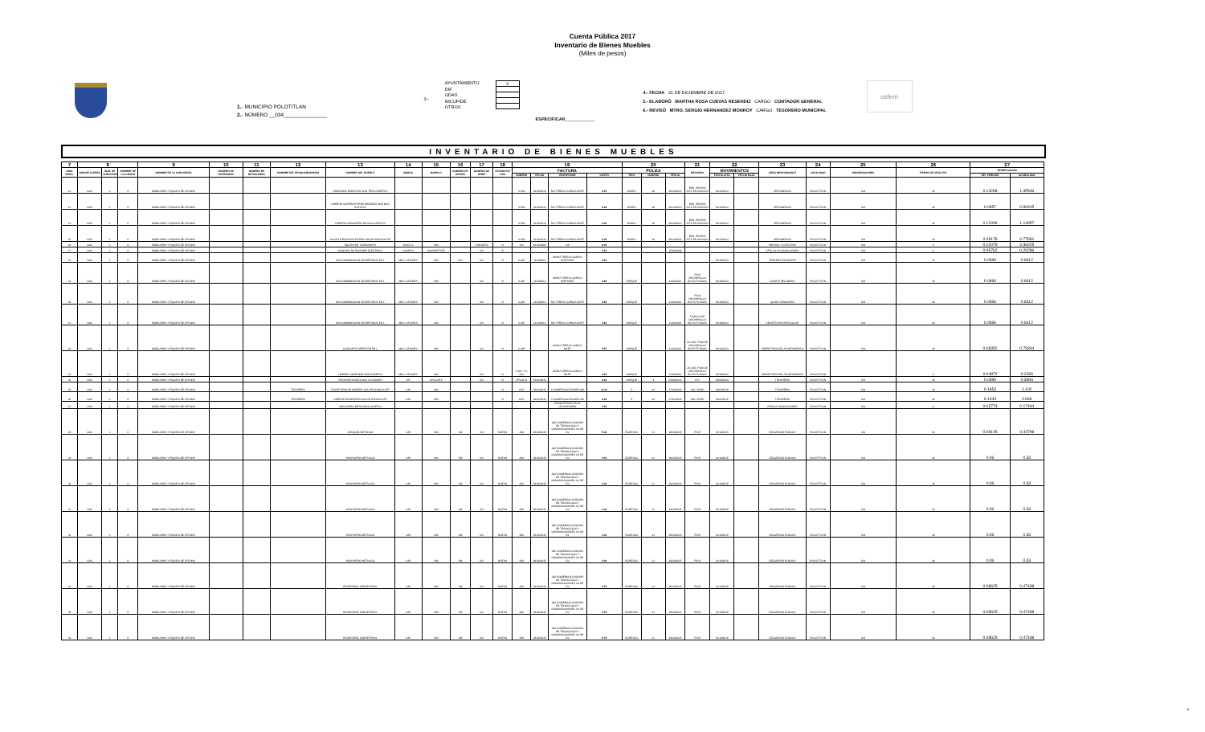Cuenta Pública 2017
Inventario de Bienes Muebles
(Miles de pesos)
1.- MUNICIPIO POLOTITLAN
2.- NÚMERO __034_______________
3.-
AYUNTAMIENTO
DIF
ODAS
IMCUFIDE
OTROS
| X |
ESPECIFICAR____________
4.- FECHA 31 DE DICIEMBRE DE 2017.
5.- ELABORÓ MARTHA ROSA CUEVAS RESENDIZ CARGO CONTADOR GENERAL
6.- REVISÓ MTRO. SERGIO HERNANDEZ MONROY CARGO TESORERO MUNICIPAL
osfem
INVENTARIO DE BIENES MUEBLES
| 7 | 8 | | | 9 | 10 | 11 | 12 | 13 | 14 | 15 | 16 | 17 | 18 | 19 | | | | 20 | | | 21 | 22 | | 23 | 24 | 25 | 26 | 27 | |
| --- | --- | --- | --- | --- | --- | --- | --- | --- | --- | --- | --- | --- | --- | --- | --- | --- | --- | --- | --- | --- | --- | --- | --- | --- | --- | --- | --- | --- | --- |
| NUM. PROG. | NUM.DE CUENTA | NUM. DE SUBCUENTA | NOMBRE DE LA CUENTA | NOMBRE DE LA SUBCUENTA | NUMERO DE INVENTARIO | NUMERO DE RESGUARDO | NOMBRE DEL RESGUARDATARIO | NOMBRE DEL MUEBLE | MARCA | MODELO | NUMERO DE MOTOR | NUMERO DE SERIE | ESTADO DE USO | FACTURA | | | | POLIZA | | | RECURSO | MOVIMIENTOS | | AREA RESPONSABLE | LOCALIDAD | OBSERVACIONES | TIEMPO DE VIDA UTIL | DEPRECIACIÓN | |
| | | | | | | | | | | | | | | NUMERO | FECHA | PROVEEDOR | COSTO | TIPO | NUMERO | FECHA | | FECHA ALTA | FECHA BAJA | | | | | DEL PERIODO | ACUMULADA |
| 12 | 1241 | 1 | 6 | MOBILIARIO Y EQUIPO DE OFICINA | | | | CREDENZA DIRECTOR CON TRES PUERTAS | | | | | | A-504 | 22/10/2013 | RIA TERESA GARCIA MART | 9.51 | DIARIO | 38 | 30/12/2013 | REC. PROPIO ALTA EN PASIVOS | 30/12/2013 | | PRESIDENCIA | POLOTITLAN | S/O | 30 | 0.14268 | 1.35546 |
| 13 | 1241 | 1 | 6 | MOBILIARIO Y EQUIPO DE OFICINA | | | | LIBRERO SUPERIOR PARA CREDEZA CON DOS PUESTAS | | | | | | A-504 | 22/10/2013 | RIA TERESA GARCIA MART | 6.38 | DIARIO | 38 | 30/12/2013 | REC. PROPIO ALTA EN PASIVOS | 30/12/2013 | | PRESIDENCIA | POLOTITLAN | S/O | 30 | 0.0957 | 0.90915 |
| 14 | 1241 | 1 | 6 | MOBILIARIO Y EQUIPO DE OFICINA | | | | LIBRERO ARCHIVERO DE DOS GAVETAS | | | | | | A-504 | 22/10/2013 | RIA TERESA GARCIA MART | 8.00 | DIARIO | 38 | 30/12/2013 | REC. PROPIO ALTA EN PASIVOS | 30/12/2013 | | PRESIDENCIA | POLOTITLAN | S/O | 30 | 0.12006 | 1.14057 |
| 15 | 1241 | 1 | 6 | MOBILIARIO Y EQUIPO DE OFICINA | | | | SILLON EJECUTIVO EN PIEL COLOR CHOCOLATE | | | | | | A-504 | 22/10/2013 | RIA TERESA GARCIA MART | 5.45 | DIARIO | 38 | 30/12/2013 | REC. PROPIO ALTA EN PASIVOS | 30/12/2013 | | PRESIDENCIA | POLOTITLAN | S/O | 30 | 0.08178 | 0.77691 |
| 16 | 1241 | 1 | 6 | MOBILIARIO Y EQUIPO DE OFICINA | | | | EQUIPO DE TOPOGRAFIA | WILD-TL | S/M | | F.NR23574 | N | S/N | 16/10/2003 | S/P | 8.05 | | | | | | | PREDIAL Y CATASTRO | POLOTITLAN | S/O | 0 | 0.12075 | 0.36225 |
| 17 | 1241 | 1 | 6 | MOBILIARIO Y EQUIPO DE OFICINA | | | | MAQUINA DE ESCRIBIR ELECTRICA | OLIMPYA | CONFORTYPE | | S/S | B | | | | 4.51 | | | 15/03/2006 | | | | OFIC IALIA CONCILIADORA | POLOTITLAN | S/O | 0 | 0.06762 | 0.20286 |
| 18 | 1241 | 1 | 6 | MOBILIARIO Y EQUIPO DE OFICINA | | | | UNA COMBINACION SECRETARIAL EN L | MCA. OFILINEA | S/M | S/N | S/S | N | A-497 | 11/10/2013 | MARIA TERESA GARCIA MARTINEZ | 4.64 | | | | | 30/10/2013 | | TERCERA REGIDURIA | POLOTITLAN | S/O | 30 | 0.0696 | 0.6612 |
| 19 | 1241 | 1 | 6 | MOBILIARIO Y EQUIPO DE OFICINA | | | | UNA COMBINACION SECRETARIAL EN L | MCA. OFILINEA | S/M | | S/S | N | A-497 | 11/10/2013 | MARIA TERESA GARCIA MARTINEZ | 4.64 | CHEQUE | | 11/10/2013 | FISM DESARROLLO INSITUTCIONAL | 30/10/2013 | | CUARTA REGIDURIA | POLOTITLAN | S/O | 30 | 0.0696 | 0.6612 |
| 20 | 1241 | 1 | 6 | MOBILIARIO Y EQUIPO DE OFICINA | | | | UNA COMBINACION SECRETARIAL EN L | MCA. OFILINEA | S/M | | S/S | N | A-497 | 11/10/2013 | RIA TERESA GARCIA MART | 4.64 | CHEQUE | | 11/10/2013 | FISM DESARROLLO INSITUTCIONAL | 30/10/2013 | | QUINTA REGIDURIA | POLOTITLAN | S/O | 30 | 0.0696 | 0.6612 |
| 21 | 1241 | 1 | 6 | MOBILIARIO Y EQUIPO DE OFICINA | | | | UNA COMBINACION SECRETARIAL EN L | MCA. OFILINEA | S/M | | S/S | N | A-497 | 11/10/2013 | RIA TERESA GARCIA MART | 4.64 | CHEQUE | | 11/10/2013 | FISM 2% DE DESARROLLO INSITUTCIONAL | 30/10/2013 | | SECRETARIA PARTICULAR | POLOTITLAN | S/O | 30 | 0.0696 | 0.6612 |
| 22 | 1241 | 1 | 6 | MOBILIARIO Y EQUIPO DE OFICINA | | | | CONJUNTO DIRECTOR EN L | MCA. OFILINEA | S/M | | S/S | N | A-497 | | MARIA TERESA GARCIA MART | 5.57 | CHEQUE | | 11/10/2013 | 2% DEL FISM DE DESARROLLO INSITUTCIONAL | 30/10/2013 | | SECRETARIA DEL AYUNTAMIENTO | POLOTITLAN | S/O | 30 | 0.08352 | 0.79344 |
| 23 | 1241 | 1 | 6 | MOBILIARIO Y EQUIPO DE OFICINA | | | | LIBRERO SUPERIOR CON PUERTAS | MCA. OFILINEA | S/M | | S/S | N | A-523 Y A-524 | | MARIA TERESA GARCIA MART | 3.25 | CHEQUE | | 11/10/2013 | 2% DEL FISM DE DESARROLLO INSITUTCIONAL | 30/10/2013 | | SECRETARIA DEL AYUNTAMIENTO | POLOTITLAN | | 0 | 0.04872 | 0.2436 |
| 24 | 1241 | 1 | 6 | MOBILIARIO Y EQUIPO DE OFICINA | | | | ARCHIVERO METALICO 2 CAJONES | OFI | CASL24FL | | S/S | N | PFC1874 | 03/04/2014 | | 2.64 | CHEQUE | 4 | 03/04/2014 | R.P. | 30/04/2014 | | TESORERIA | POLOTITLAN | S/O | 30 | 0.0396 | 0.3366 |
| 25 | 1241 | 1 | 6 | MOBILIARIO Y EQUIPO DE OFICINA | | | TESORERO | ESCRITORIO DE MADERA COLOR CHOCOLATE | S/M | S/M | | | N | 2227 | 26/03/2015 | Y COMERCIALIZADORA MA | 11.02 | E | 24 | 27/03/2015 | ING. PROP | 30/03/2015 | | TESORERIA | POLOTITLAN | S/O | 30 | 0.1653 | 1.102 |
| 26 | 1241 | 1 | 6 | MOBILIARIO Y EQUIPO DE OFICINA | | | TESORERO | LIBRERO EN MADERA COLOR CHOCOLATE | S/M | S/M | | | N | 2227 | 26/03/2015 | Y COMERCIALIZADORA MA | 6.96 | E | 24 | 27/03/2015 | ING. PROP | 30/03/2015 | | TESORERIA | POLOTITLAN | S/O | 30 | 0.1044 | 0.696 |
| 27 | 1241 | 1 | 6 | MOBILIARIO Y EQUIPO DE OFICINA | | | | ARCHIVERO METALICO4 GAVETAS | | | | | | | | ENCONTRADO EN EL LEVANTAMIEN | 2.52 | | | | | | | OFICILA CONCILIADORA | POLOTITLAN | S/O | 0 | 0.03773 | 0.17444 |
| 28 | 1241 | 1 | 6 | MOBILIARIO Y EQUIPO DE OFICINA | | | | ANAQUEL METALICO | S/M | S/M | SM | S/S | NUEVO | 269 | 28/10/2015 | J&P COMERCIALIZADORA EN TECNOLOGIA Y COMUNICACIONES SA DE CV | 5.43 | EGRESOS | 21 | 29/10/2015 | FASP | 31/10/2015 | | SEGURIDAD PUBLICA | POLOTITLAN | S/O | 30 | 0.08145 | 0.44798 |
| 29 | 1241 | 1 | 6 | MOBILIARIO Y EQUIPO DE OFICINA | | | | ARCHIVERO METALICO | S/M | S/M | SM | S/S | NUEVO | 269 | 28/10/2015 | J&P COMERCIALIZADORA EN TECNOLOGIA Y COMUNICACIONES SA DE CV | 4.00 | EGRESOS | 21 | 29/10/2015 | FASP | 31/10/2015 | | SEGURIDAD PUBLICA | POLOTITLAN | S/O | 30 | 0.06 | 0.33 |
| 30 | 1241 | 1 | 6 | MOBILIARIO Y EQUIPO DE OFICINA | | | | ARCHIVERO METALICO | S/M | S/M | SM | S/S | NUEVO | 269 | 28/10/2015 | J&P COMERCIALIZADORA EN TECNOLOGIA Y COMUNICACIONES SA DE CV | 4.00 | EGRESOS | 21 | 29/10/2015 | FASP | 31/10/2015 | | SEGURIDAD PUBLICA | POLOTITLAN | S/O | 30 | 0.06 | 0.33 |
| 31 | 1241 | 1 | 6 | MOBILIARIO Y EQUIPO DE OFICINA | | | | ARCHIVERO METALICO | S/M | S/M | SM | S/S | NUEVO | 269 | 28/10/2015 | J&P COMERCIALIZADORA EN TECNOLOGIA Y COMUNICACIONES SA DE CV | 4.00 | EGRESOS | 21 | 29/10/2015 | FASP | 31/10/2015 | | SEGURIDAD PUBLICA | POLOTITLAN | S/O | 30 | 0.06 | 0.33 |
| 32 | 1241 | 1 | 6 | MOBILIARIO Y EQUIPO DE OFICINA | | | | ARCHIVERO METALICO | S/M | S/M | SM | S/S | NUEVO | 269 | 28/10/2015 | J&P COMERCIALIZADORA EN TECNOLOGIA Y COMUNICACIONES SA DE CV | 4.00 | EGRESOS | 21 | 29/10/2015 | FASP | 31/10/2015 | | SEGURIDAD PUBLICA | POLOTITLAN | S/O | 30 | 0.06 | 0.33 |
| 33 | 1241 | 1 | 6 | MOBILIARIO Y EQUIPO DE OFICINA | | | | ARCHIVERO METALICO | S/M | S/M | SM | S/S | NUEVO | 269 | 28/10/2015 | J&P COMERCIALIZADORA EN TECNOLOGIA Y COMUNICACIONES SA DE CV | 4.00 | EGRESOS | 21 | 29/10/2015 | FASP | 31/10/2015 | | SEGURIDAD PUBLICA | POLOTITLAN | S/O | 30 | 0.06 | 0.33 |
| 34 | 1241 | 1 | 6 | MOBILIARIO Y EQUIPO DE OFICINA | | | | ESCRITORIO SECRETARIAL | S/M | S/M | SM | S/S | NUEVO | 269 | 28/10/2015 | J&P COMERCIALIZADORA EN TECNOLOGIA Y COMUNICACIONES SA DE CV | 5.75 | EGRESOS | 21 | 29/10/2015 | FASP | 31/10/2015 | | SEGURIDAD PUBLICA | POLOTITLAN | S/O | 30 | 0.08625 | 0.47438 |
| 35 | 1241 | 1 | 6 | MOBILIARIO Y EQUIPO DE OFICINA | | | | ESCRITORIO SECRETARIAL | S/M | S/M | SM | S/S | NUEVO | 269 | 28/10/2015 | J&P COMERCIALIZADORA EN TECNOLOGIA Y COMUNICACIONES SA DE CV | 5.75 | EGRESOS | 21 | 29/10/2015 | FASP | 31/10/2015 | | SEGURIDAD PUBLICA | POLOTITLAN | S/O | 30 | 0.08625 | 0.47438 |
| 36 | 1241 | 1 | 6 | MOBILIARIO Y EQUIPO DE OFICINA | | | | ESCRITORIO SECRETARIAL | S/M | S/M | SM | S/S | NUEVO | 269 | 28/10/2015 | J&P COMERCIALIZADORA EN TECNOLOGIA Y COMUNICACIONES SA DE CV | 5.75 | EGRESOS | 21 | 29/10/2015 | FASP | 31/10/2015 | | SEGURIDAD PUBLICA | POLOTITLAN | S/O | 30 | 0.08625 | 0.47438 |
4